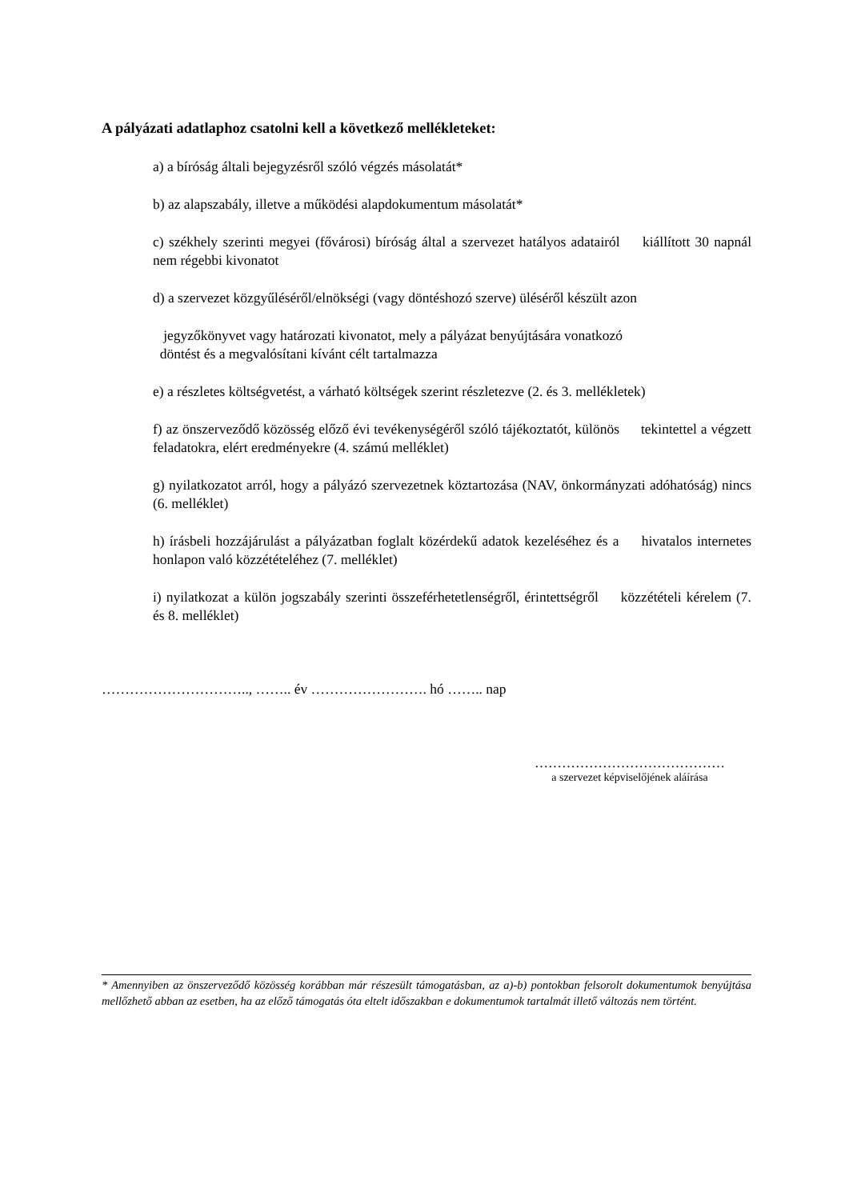A pályázati adatlaphoz csatolni kell a következő mellékleteket:
a) a bíróság általi bejegyzésről szóló végzés másolatát*
b) az alapszabály, illetve a működési alapdokumentum másolatát*
c) székhely szerinti megyei (fővárosi) bíróság által a szervezet hatályos adatairól kiállított 30 napnál nem régebbi kivonatot
d) a szervezet közgyűléséről/elnökségi (vagy döntéshozó szerve) üléséről készült azon
jegyzőkönyvet vagy határozati kivonatot, mely a pályázat benyújtására vonatkozó
döntést és a megvalósítani kívánt célt tartalmazza
e) a részletes költségvetést, a várható költségek szerint részletezve (2. és 3. mellékletek)
f) az önszerveződő közösség előző évi tevékenységéről szóló tájékoztatót, különös tekintettel a végzett feladatokra, elért eredményekre (4. számú melléklet)
g) nyilatkozatot arról, hogy a pályázó szervezetnek köztartozása (NAV, önkormányzati adóhatóság) nincs (6. melléklet)
h) írásbeli hozzájárulást a pályázatban foglalt közérdekű adatok kezeléséhez és a hivatalos internetes honlapon való közzétételéhez (7. melléklet)
i) nyilatkozat a külön jogszabály szerinti összeférhetetlenségről, érintettségről közzétételi kérelem (7. és 8. melléklet)
………………………….., …….. év ……………………. hó …….. nap
……………………………………
a szervezet képviselőjének aláírása
* Amennyiben az önszerveződő közösség korábban már részesült támogatásban, az a)-b) pontokban felsorolt dokumentumok benyújtása mellőzhető abban az esetben, ha az előző támogatás óta eltelt időszakban e dokumentumok tartalmát illető változás nem történt.